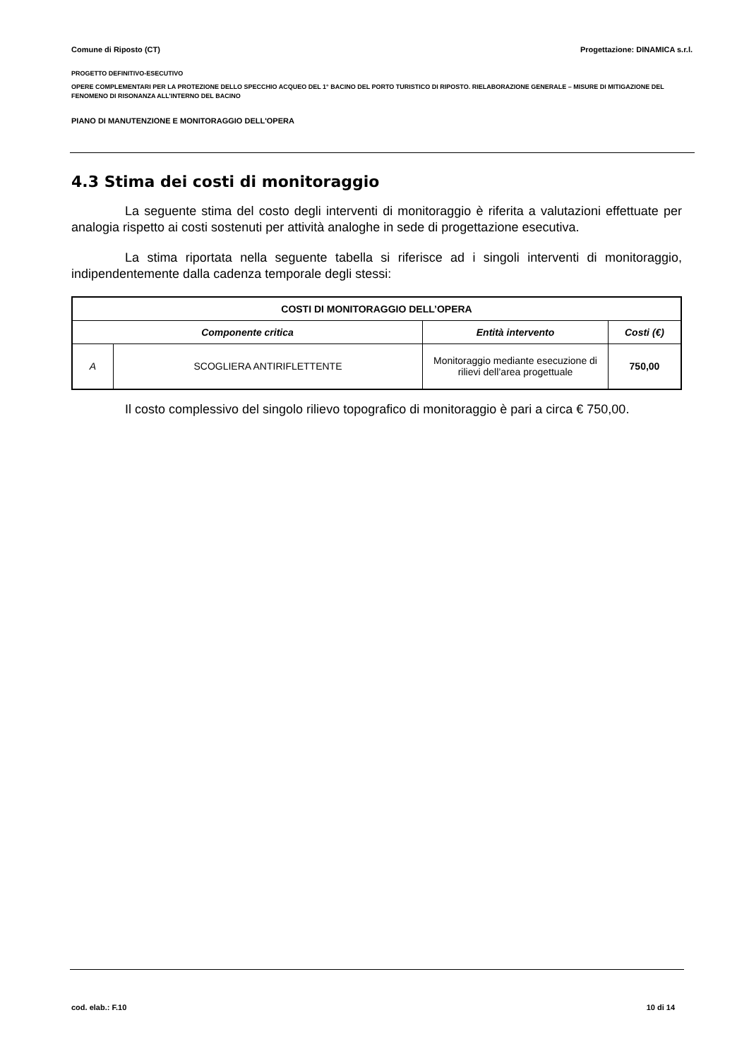Comune di Riposto (CT) Progettazione: DINAMICA s.r.l.
PROGETTO DEFINITIVO-ESECUTIVO
OPERE COMPLEMENTARI PER LA PROTEZIONE DELLO SPECCHIO ACQUEO DEL 1° BACINO DEL PORTO TURISTICO DI RIPOSTO. RIELABORAZIONE GENERALE – MISURE DI MITIGAZIONE DEL FENOMENO DI RISONANZA ALL’INTERNO DEL BACINO
PIANO DI MANUTENZIONE E MONITORAGGIO DELL'OPERA
4.3 Stima dei costi di monitoraggio
La seguente stima del costo degli interventi di monitoraggio è riferita a valutazioni effettuate per analogia rispetto ai costi sostenuti per attività analoghe in sede di progettazione esecutiva.
La stima riportata nella seguente tabella si riferisce ad i singoli interventi di monitoraggio, indipendentemente dalla cadenza temporale degli stessi:
| COSTI DI MONITORAGGIO DELL’OPERA | | | |
| --- | --- | --- | --- |
| Componente critica | | Entità intervento | Costi (€) |
| A | SCOGLIERA ANTIRIFLETTENTE | Monitoraggio mediante esecuzione di rilievi dell’area progettuale | 750,00 |
Il costo complessivo del singolo rilievo topografico di monitoraggio è pari a circa € 750,00.
cod. elab.: F.10 10 di 14